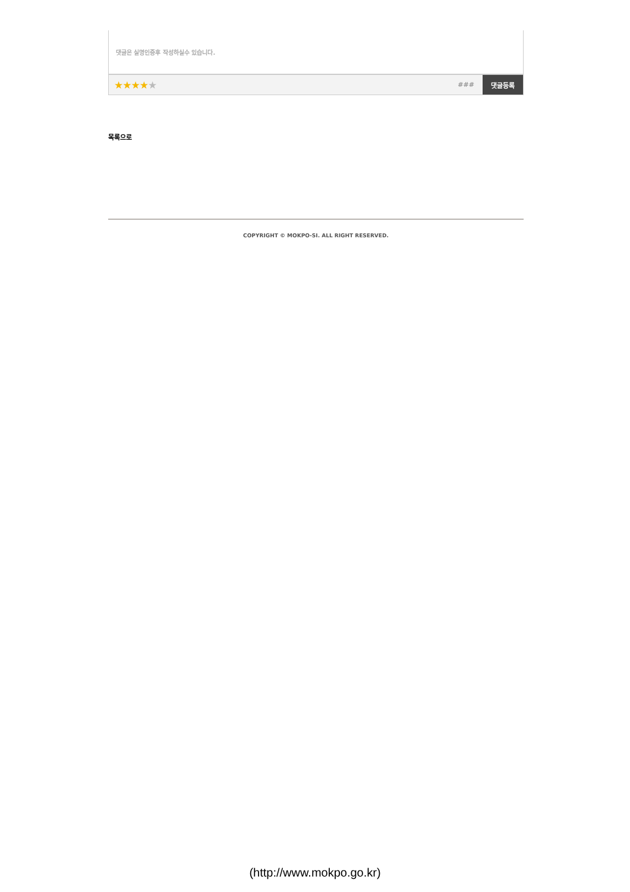댓글은 실명인증후 작성하실수 있습니다.
★★★★★
###
댓글등록
목록으로
COPYRIGHT © MOKPO-SI. ALL RIGHT RESERVED.
(http://www.mokpo.go.kr)